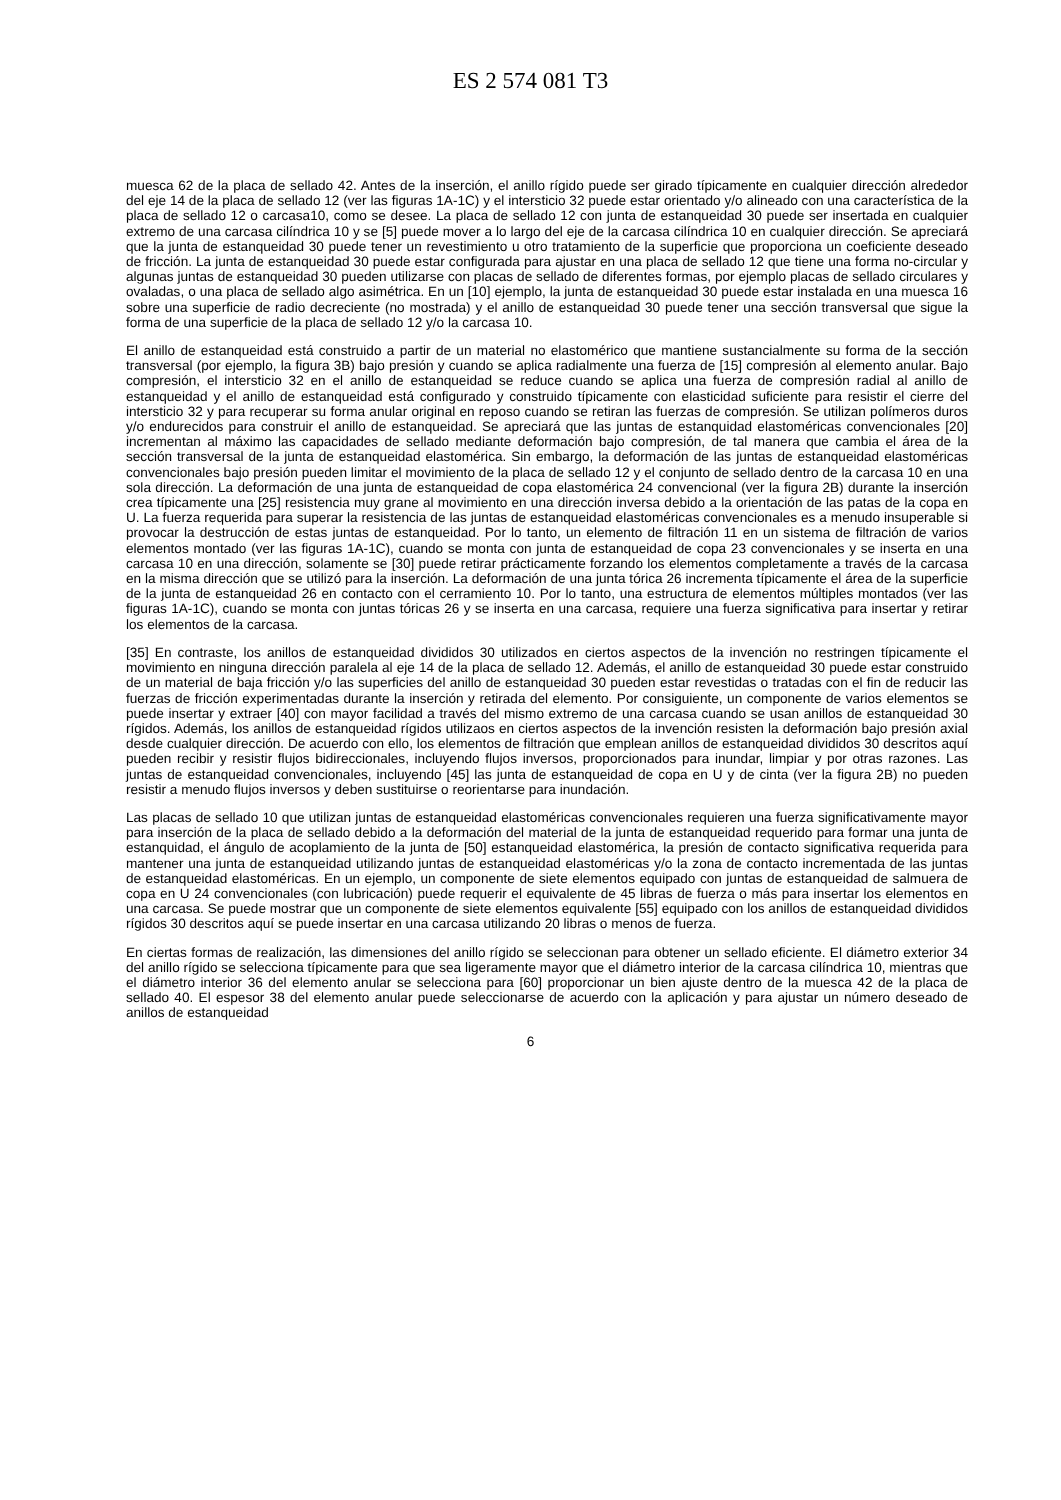ES 2 574 081 T3
muesca 62 de la placa de sellado 42. Antes de la inserción, el anillo rígido puede ser girado típicamente en cualquier dirección alrededor del eje 14 de la placa de sellado 12 (ver las figuras 1A-1C) y el intersticio 32 puede estar orientado y/o alineado con una característica de la placa de sellado 12 o carcasa10, como se desee. La placa de sellado 12 con junta de estanqueidad 30 puede ser insertada en cualquier extremo de una carcasa cilíndrica 10 y se [5] puede mover a lo largo del eje de la carcasa cilíndrica 10 en cualquier dirección. Se apreciará que la junta de estanqueidad 30 puede tener un revestimiento u otro tratamiento de la superficie que proporciona un coeficiente deseado de fricción. La junta de estanqueidad 30 puede estar configurada para ajustar en una placa de sellado 12 que tiene una forma no-circular y algunas juntas de estanqueidad 30 pueden utilizarse con placas de sellado de diferentes formas, por ejemplo placas de sellado circulares y ovaladas, o una placa de sellado algo asimétrica. En un [10] ejemplo, la junta de estanqueidad 30 puede estar instalada en una muesca 16 sobre una superficie de radio decreciente (no mostrada) y el anillo de estanqueidad 30 puede tener una sección transversal que sigue la forma de una superficie de la placa de sellado 12 y/o la carcasa 10.
El anillo de estanqueidad está construido a partir de un material no elastomérico que mantiene sustancialmente su forma de la sección transversal (por ejemplo, la figura 3B) bajo presión y cuando se aplica radialmente una fuerza de [15] compresión al elemento anular. Bajo compresión, el intersticio 32 en el anillo de estanqueidad se reduce cuando se aplica una fuerza de compresión radial al anillo de estanqueidad y el anillo de estanqueidad está configurado y construido típicamente con elasticidad suficiente para resistir el cierre del intersticio 32 y para recuperar su forma anular original en reposo cuando se retiran las fuerzas de compresión. Se utilizan polímeros duros y/o endurecidos para construir el anillo de estanqueidad. Se apreciará que las juntas de estanquidad elastoméricas convencionales [20] incrementan al máximo las capacidades de sellado mediante deformación bajo compresión, de tal manera que cambia el área de la sección transversal de la junta de estanqueidad elastomérica. Sin embargo, la deformación de las juntas de estanqueidad elastoméricas convencionales bajo presión pueden limitar el movimiento de la placa de sellado 12 y el conjunto de sellado dentro de la carcasa 10 en una sola dirección. La deformación de una junta de estanqueidad de copa elastomérica 24 convencional (ver la figura 2B) durante la inserción crea típicamente una [25] resistencia muy grane al movimiento en una dirección inversa debido a la orientación de las patas de la copa en U. La fuerza requerida para superar la resistencia de las juntas de estanqueidad elastoméricas convencionales es a menudo insuperable si provocar la destrucción de estas juntas de estanqueidad. Por lo tanto, un elemento de filtración 11 en un sistema de filtración de varios elementos montado (ver las figuras 1A-1C), cuando se monta con junta de estanqueidad de copa 23 convencionales y se inserta en una carcasa 10 en una dirección, solamente se [30] puede retirar prácticamente forzando los elementos completamente a través de la carcasa en la misma dirección que se utilizó para la inserción. La deformación de una junta tórica 26 incrementa típicamente el área de la superficie de la junta de estanqueidad 26 en contacto con el cerramiento 10. Por lo tanto, una estructura de elementos múltiples montados (ver las figuras 1A-1C), cuando se monta con juntas tóricas 26 y se inserta en una carcasa, requiere una fuerza significativa para insertar y retirar los elementos de la carcasa.
[35] En contraste, los anillos de estanqueidad divididos 30 utilizados en ciertos aspectos de la invención no restringen típicamente el movimiento en ninguna dirección paralela al eje 14 de la placa de sellado 12. Además, el anillo de estanqueidad 30 puede estar construido de un material de baja fricción y/o las superficies del anillo de estanqueidad 30 pueden estar revestidas o tratadas con el fin de reducir las fuerzas de fricción experimentadas durante la inserción y retirada del elemento. Por consiguiente, un componente de varios elementos se puede insertar y extraer [40] con mayor facilidad a través del mismo extremo de una carcasa cuando se usan anillos de estanqueidad 30 rígidos. Además, los anillos de estanqueidad rígidos utilizaos en ciertos aspectos de la invención resisten la deformación bajo presión axial desde cualquier dirección. De acuerdo con ello, los elementos de filtración que emplean anillos de estanqueidad divididos 30 descritos aquí pueden recibir y resistir flujos bidireccionales, incluyendo flujos inversos, proporcionados para inundar, limpiar y por otras razones. Las juntas de estanqueidad convencionales, incluyendo [45] las junta de estanqueidad de copa en U y de cinta (ver la figura 2B) no pueden resistir a menudo flujos inversos y deben sustituirse o reorientarse para inundación.
Las placas de sellado 10 que utilizan juntas de estanqueidad elastoméricas convencionales requieren una fuerza significativamente mayor para inserción de la placa de sellado debido a la deformación del material de la junta de estanqueidad requerido para formar una junta de estanquidad, el ángulo de acoplamiento de la junta de [50] estanqueidad elastomérica, la presión de contacto significativa requerida para mantener una junta de estanqueidad utilizando juntas de estanqueidad elastoméricas y/o la zona de contacto incrementada de las juntas de estanqueidad elastoméricas. En un ejemplo, un componente de siete elementos equipado con juntas de estanqueidad de salmuera de copa en U 24 convencionales (con lubricación) puede requerir el equivalente de 45 libras de fuerza o más para insertar los elementos en una carcasa. Se puede mostrar que un componente de siete elementos equivalente [55] equipado con los anillos de estanqueidad divididos rígidos 30 descritos aquí se puede insertar en una carcasa utilizando 20 libras o menos de fuerza.
En ciertas formas de realización, las dimensiones del anillo rígido se seleccionan para obtener un sellado eficiente. El diámetro exterior 34 del anillo rígido se selecciona típicamente para que sea ligeramente mayor que el diámetro interior de la carcasa cilíndrica 10, mientras que el diámetro interior 36 del elemento anular se selecciona para [60] proporcionar un bien ajuste dentro de la muesca 42 de la placa de sellado 40. El espesor 38 del elemento anular puede seleccionarse de acuerdo con la aplicación y para ajustar un número deseado de anillos de estanqueidad
6